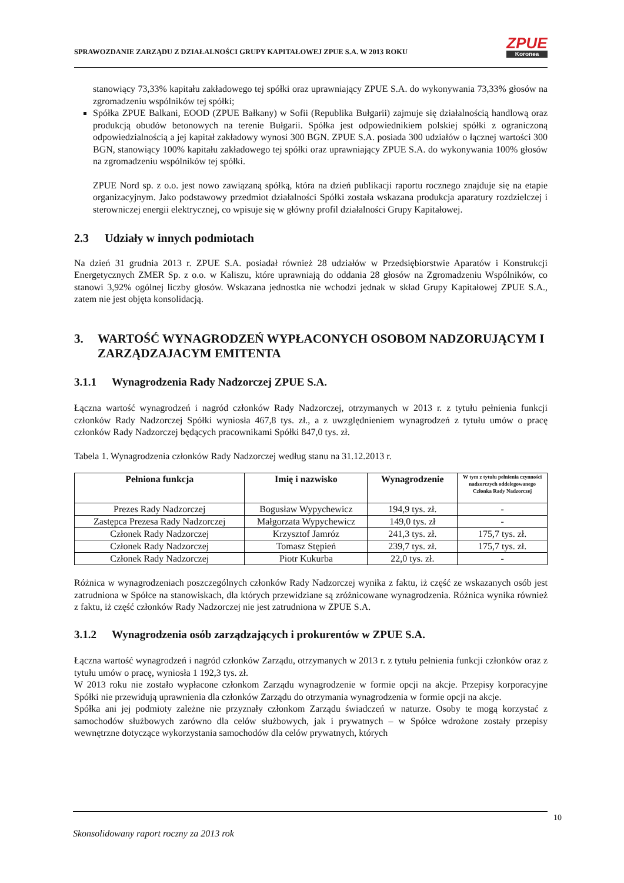SPRAWOZDANIE ZARZĄDU Z DZIAŁALNOŚCI GRUPY KAPITAŁOWEJ ZPUE S.A. W 2013 ROKU
ZPUE
Koronea
stanowiący 73,33% kapitału zakładowego tej spółki oraz uprawniający ZPUE S.A. do wykonywania 73,33% głosów na zgromadzeniu wspólników tej spółki;
Spółka ZPUE Balkani, EOOD (ZPUE Bałkany) w Sofii (Republika Bułgarii) zajmuje się działalnością handlową oraz produkcją obudów betonowych na terenie Bułgarii. Spółka jest odpowiednikiem polskiej spółki z ograniczoną odpowiedzialnością a jej kapitał zakładowy wynosi 300 BGN. ZPUE S.A. posiada 300 udziałów o łącznej wartości 300 BGN, stanowiący 100% kapitału zakładowego tej spółki oraz uprawniający ZPUE S.A. do wykonywania 100% głosów na zgromadzeniu wspólników tej spółki.
ZPUE Nord sp. z o.o. jest nowo zawiązaną spółką, która na dzień publikacji raportu rocznego znajduje się na etapie organizacyjnym. Jako podstawowy przedmiot działalności Spółki została wskazana produkcja aparatury rozdzielczej i sterowniczej energii elektrycznej, co wpisuje się w główny profil działalności Grupy Kapitałowej.
2.3 Udziały w innych podmiotach
Na dzień 31 grudnia 2013 r. ZPUE S.A. posiadał również 28 udziałów w Przedsiębiorstwie Aparatów i Konstrukcji Energetycznych ZMER Sp. z o.o. w Kaliszu, które uprawniają do oddania 28 głosów na Zgromadzeniu Wspólników, co stanowi 3,92% ogólnej liczby głosów. Wskazana jednostka nie wchodzi jednak w skład Grupy Kapitałowej ZPUE S.A., zatem nie jest objęta konsolidacją.
3. WARTOŚĆ WYNAGRODZEŃ WYPŁACONYCH OSOBOM NADZORUJĄCYM I ZARZĄDZAJACYM EMITENTA
3.1.1 Wynagrodzenia Rady Nadzorczej ZPUE S.A.
Łączna wartość wynagrodzeń i nagród członków Rady Nadzorczej, otrzymanych w 2013 r. z tytułu pełnienia funkcji członków Rady Nadzorczej Spółki wyniosła 467,8 tys. zł., a z uwzględnieniem wynagrodzeń z tytułu umów o pracę członków Rady Nadzorczej będących pracownikami Spółki 847,0 tys. zł.
Tabela 1. Wynagrodzenia członków Rady Nadzorczej według stanu na 31.12.2013 r.
| Pełniona funkcja | Imię i nazwisko | Wynagrodzenie | W tym z tytułu pełnienia czynności nadzorczych oddelegowanego Członka Rady Nadzorczej |
| --- | --- | --- | --- |
| Prezes Rady Nadzorczej | Bogusław Wypychewicz | 194,9 tys. zł. | - |
| Zastępca Prezesa Rady Nadzorczej | Małgorzata Wypychewicz | 149,0 tys. zł | - |
| Członek Rady Nadzorczej | Krzysztof Jamróz | 241,3 tys. zł. | 175,7 tys. zł. |
| Członek Rady Nadzorczej | Tomasz Stępień | 239,7 tys. zł. | 175,7 tys. zł. |
| Członek Rady Nadzorczej | Piotr Kukurba | 22,0 tys. zł. | - |
Różnica w wynagrodzeniach poszczególnych członków Rady Nadzorczej wynika z faktu, iż część ze wskazanych osób jest zatrudniona w Spółce na stanowiskach, dla których przewidziane są zróżnicowane wynagrodzenia. Różnica wynika również z faktu, iż część członków Rady Nadzorczej nie jest zatrudniona w ZPUE S.A.
3.1.2 Wynagrodzenia osób zarządzających i prokurentów w ZPUE S.A.
Łączna wartość wynagrodzeń i nagród członków Zarządu, otrzymanych w 2013 r. z tytułu pełnienia funkcji członków oraz z tytułu umów o pracę, wyniosła 1 192,3 tys. zł.
W 2013 roku nie zostało wypłacone członkom Zarządu wynagrodzenie w formie opcji na akcje. Przepisy korporacyjne Spółki nie przewidują uprawnienia dla członków Zarządu do otrzymania wynagrodzenia w formie opcji na akcje.
Spółka ani jej podmioty zależne nie przyznały członkom Zarządu świadczeń w naturze. Osoby te mogą korzystać z samochodów służbowych zarówno dla celów służbowych, jak i prywatnych – w Spółce wdrożone zostały przepisy wewnętrzne dotyczące wykorzystania samochodów dla celów prywatnych, których
10
Skonsolidowany raport roczny za 2013 rok